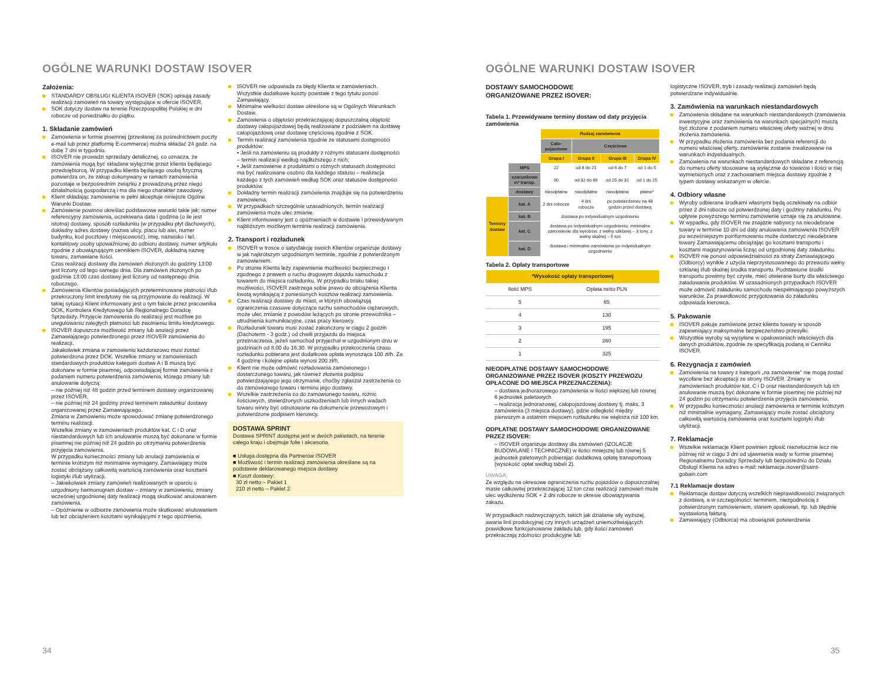OGÓLNE WARUNKI DOSTAW ISOVER
Założenia:
STANDARDY OBSŁUGI KLIENTA ISOVER (SOK) opisują zasady realizacji zamówień na towary występujące w ofercie ISOVER,
SOK dotyczy dostaw na terenie Rzeczpospolitej Polskiej w dni robocze od poniedziałku do piątku.
1. Składanie zamówień
Zamówienia w formie pisemnej (przesłanej za pośrednictwem poczty e-mail lub przez platformę E-commerce) można składać 24 godz. na dobę 7 dni w tygodniu.
ISOVER nie prowadzi sprzedaży detalicznej, co oznacza, że zamówienia mogą być składane wyłącznie przez klienta będącego przedsiębiorcą. W przypadku klienta będącego osobą fizyczną potwierdza on, że zakup dokonywany w ramach zamówienia pozostaje w bezpośrednim związku z prowadzoną przez niego działalnością gospodarczą i ma dla niego charakter zawodowy.
Klient składając zamówienie w pełni akceptuje niniejsze Ogólne Warunki Dostaw.
Zamówienie powinno określać podstawowe warunki takie jak: numer referencyjny zamówienia, oczekiwana data i godzina (o ile jest istotna) dostawy, sposób rozładunku (w przypadku płyt dachowych), dokładny adres dostawy (nazwa ulicy, placu lub alei, numer budynku, kod pocztowy i miejscowość), imię, nazwisko i tel. kontaktowy osoby upoważnionej do odbioru dostawy, numer artykułu zgodnie z obowiązującym cennikiem ISOVER, dokładną nazwę towaru, zamawiane ilości.
Czas realizacji dostawy dla zamówień złożonych do godziny 13:00 jest liczony od tego samego dnia. Dla zamówień złożonych po godzinie 13:00 czas dostawy jest liczony od następnego dnia roboczego.
Zamówienia Klientów posiadających przeterminowane płatności i/lub przekroczony limit kredytowy nie są przyjmowane do realizacji. W takiej sytuacji Klient informowany jest o tym fakcie przez pracownika DOK, Kontrolera Kredytowego lub Regionalnego Doradcę Sprzedaży. Przyjęcie zamówienia do realizacji jest możliwe po uregulowaniu zaległych płatności lub zwolnieniu limitu kredytowego.
ISOVER dopuszcza możliwość zmiany lub anulacji przez Zamawiającego potwierdzonego przez ISOVER zamówienia do realizacji.
Jakakolwiek zmiana w zamówieniu każdorazowo musi zostać potwierdzona przez DOK. Wszelkie zmiany w zamówieniach standardowych produktów kategorii dostaw A i B muszą być dokonane w formie pisemnej, odpowiadającej formie zamówienia z podaniem numeru potwierdzenia zamówienia, którego zmiany lub anulowanie dotyczą:
– nie później niż 48 godzin przed terminem dostawy organizowanej przez ISOVER,
– nie później niż 24 godziny przed terminem załadunku/ dostawy organizowanej przez Zamawiającego.
Zmiana w Zamówieniu może spowodować zmianę potwierdzonego terminu realizacji.
Wszelkie zmiany w zamówieniach produktów kat. C i D oraz niestandardowych lub ich anulowanie muszą być dokonane w formie pisemnej nie później niż 24 godzin po otrzymaniu potwierdzenia przyjęcia zamówienia.
W przypadku konieczności zmiany lub anulacji zamówienia w terminie krótszym niż minimalnie wymagany, Zamawiający może zostać obciążony całkowitą wartością zamówienia oraz kosztami logistyki i/lub utylizacji.
– Jakiekolwiek zmiany zamówień realizowanych w oparciu o uzgodniony harmonogram dostaw – zmiany w zamówieniu, zmiany wcześniej uzgodnionej daty realizacji mogą skutkować anulowaniem zamówienia.
– Opóźnienie w odbiorze zamówienia może skutkować anulowaniem lub też obciążeniem kosztami wynikającymi z tego opóźnienia.
ISOVER nie odpowiada za błędy Klienta w zamówieniach. Wszystkie dodatkowe koszty powstałe z tego tytułu ponosi Zamawiający.
Minimalne wielkości dostaw określone są w Ogólnych Warunkach Dostaw.
Zamówienia o objętości przekraczającej dopuszczalną objętość dostawy całopojazdowej będą realizowane z podziałem na dostawę całopojazdową oraz dostawę częściową zgodnie z SOK.
Termin realizacji zamówienia zgodnie ze statusami dostępności produktów:
▪ Jeśli na zamówieniu są produkty z różnymi statusami dostępności – termin realizacji według najdłuższego z nich;
▪ Jeśli zamówienie z produktami o różnych statusach dostępności ma być realizowane osobno dla każdego statusu – realizacja każdego z tych zamówień według SOK oraz statusów dostępności produktów.
Dokładny termin realizacji zamówienia znajduje się na potwierdzeniu zamówienia.
W przypadkach szczególnie uzasadnionych, termin realizacji zamówienia może ulec zmianie.
Klient informowany jest o opóźnieniach w dostawie i przewidywanym najbliższym możliwym terminie realizacji zamówienia.
2. Transport i rozładunek
ISOVER w trosce o satysfakcję swoich Klientów organizuje dostawy w jak najkrótszym uzgodnionym terminie, zgodnie z potwierdzonym zamówieniem.
Po stronie Klienta leży zapewnienie możliwości bezpiecznego i zgodnego z prawem o ruchu drogowym dojazdu samochodu z towarem do miejsca rozładunku. W przypadku braku takiej możliwości, ISOVER zastrzega sobie prawo do obciążenia Klienta kwotą wynikającą z poniesionych kosztów realizacji zamówienia.
Czas realizacji dostawy do miast, w których obowiązują ograniczenia czasowe dotyczące ruchu samochodów ciężarowych, może ulec zmianie z powodów leżących po stronie przewoźnika – utrudnienia komunikacyjne, czas pracy kierowcy.
Rozładunek towaru musi zostać zakończony w ciągu 2 godzin (Dachoterm - 3 godz.) od chwili przyjazdu do miejsca przeznaczenia, jeżeli samochód przyjechał w uzgodnionym dniu w godzinach od 8.00 do 16.30. W przypadku przekroczenia czasu rozładunku pobierana jest dodatkowa opłata wynosząca 100 zł/h. Za 4 godzinę i kolejne opłata wynosi 200 zł/h.
Klient nie może odmówić rozładowania zamówionego i dostarczonego towaru, jak również złożenia podpisu potwierdzającego jego otrzymanie, choćby zgłaszał zastrzeżenia co do zamówionego towaru i terminu jego dostawy.
Wszelkie zastrzeżenia co do zamówionego towaru, różnic ilościowych, stwierdzonych uszkodzeniach lub innych wadach towaru winny być odnotowane na dokumencie przewozowym i potwierdzone podpisem kierowcy.
DOSTAWA SPRINT
Dostawa SPRINT dostępna jest w dwóch pakietach, na terenie całego kraju i obejmuje folie i akcesoria.
■ Usługa dostępna dla Partnerów ISOVER
■ Możliwość i termin realizacji zamówienia określane są na podstawie deklarowanego miejsca dostawy
■ Koszt dostawy:
30 zł netto – Pakiet 1
210 zł netto – Pakiet 2
34
OGÓLNE WARUNKI DOSTAW ISOVER
DOSTAWY SAMOCHODOWE
ORGANIZOWANE PRZEZ ISOVER:
Tabela 1. Przewidywane terminy dostaw od daty przyjęcia zamówienia
| | | Rodzaj zamówienia | | | |
| | | Cało-pojazdowe | Częściowe | | |
| | | Grupa I | Grupa II | Grupa III | Grupa IV |
| | MPS | 22 | od 8 do 21 | od 6 do 7 | od 1 do 5 |
| | szacunkowe m³ transp. | 90 | od 32 do 89 | od 25 do 31 | od 1 do 25 |
| | dostawy | nieodpłatne | nieodpłatne | nieodpłatne | płatne* |
| Terminy dostaw | kat. A | 2 dni robocze | 4 dni robocze | po potwierdzeniu na 48 godzin przed dostawą | |
| | kat. B | dostawa po indywidualnym uzgodnieniu | | | |
| | kat. C | dostawa po indywidualnym uzgodnieniu; minimalne zamówienie dla wyrobów: z wełny szklanej – 3 tony, z wełny skalnej – 5 ton | | | |
| | kat. D | dostawa i minimalne zamówienie po indywidualnym uzgodnieniu | | | |
Tabela 2. Opłaty transportowe
| *Wysokość opłaty transportowej | |
| Ilość MPS | Opłata netto PLN |
| 5 | 65 |
| 4 | 130 |
| 3 | 195 |
| 2 | 260 |
| 1 | 325 |
NIEODPŁATNE DOSTAWY SAMOCHODOWE ORGANIZOWANE PRZEZ ISOVER (KOSZTY PRZEWOZU OPŁACONE DO MIEJSCA PRZEZNACZENIA):
– dostawa jednorazowego zamówienia w ilości większej lub równej 6 jednostek paletowych
– realizacja jednorazowej, całopojazdowej dostawy tj. maks. 3 zamówienia (3 miejsca dostawy), gdzie odległość między pierwszym a ostatnim miejscem rozładunku nie większa niż 100 km.
ODPŁATNE DOSTAWY SAMOCHODOWE ORGANIZOWANE PRZEZ ISOVER:
– ISOVER organizuje dostawy dla zamówień (IZOLACJE BUDOWLANE I TECHNICZNE) w ilości mniejszej lub równej 5 jednostek paletowych pobierając dodatkową opłatę transportową (wysokość opłat według tabeli 2).
UWAGA:
Ze względu na okresowe ograniczenia ruchu pojazdów o dopuszczalnej masie całkowitej przekraczającej 12 ton czas realizacji zamówień może ulec wydłużeniu SOK + 2 dni robocze w okresie obowiązywania zakazu.
W przypadkach nadzwyczajnych, takich jak działanie siły wyższej, awaria linii produkcyjnej czy innych urządzeń uniemożliwiających prawidłowe funkcjonowanie zakładu lub, gdy ilości zamówień przekraczają zdolności produkcyjne lub
logistyczne ISOVER, tryb i zasady realizacji zamówień będą potwierdzane indywidualnie.
3. Zamówienia na warunkach niestandardowych
Zamówienia składane na warunkach niestandardowych (zamówienia inwestycyjne oraz zamówienia na warunkach specjalnych) muszą być złożone z podaniem numeru właściwej oferty ważnej w dniu złożenia zamówienia.
W przypadku złożenia zamówienia bez podania referencji do numeru właściwej oferty, zamówienie zostanie zrealizowane na warunkach indywidualnych.
Zamówienia na warunkach niestandardowych składane z referencją do numeru oferty stosowane są wyłącznie do towarów i ilości w niej wymienionych oraz z zachowaniem miejsca dostawy zgodnie z typem dostawy wskazanym w ofercie.
4. Odbiory własne
Wyroby odbierane środkami własnymi będą oczekiwały na odbiór przez 2 dni robocze od potwierdzonej daty i godziny załadunku. Po upływie powyższego terminu zamówienie uznaje się za anulowane.
W wypadku, gdy ISOVER nie znajdzie nabywcy na nieodebrane towary w terminie 10 dni od daty anulowania zamówienia ISOVER po wcześniejszym poinformowaniu może dostarczyć nieodebrane towary Zamawiającemu obciążając go kosztami transportu i kosztami magazynowania licząc od uzgodnionej daty załadunku.
ISOVER nie ponosi odpowiedzialności za straty Zamawiającego (Odbiorcy) wynikłe z użycia nieprzystosowanego do przewozu wełny szklanej i/lub skalnej środka transportu. Podstawione środki transportu powinny być czyste, mieć otwierane burty dla właściwego załadowania produktów. W uzasadnionych przypadkach ISOVER może odmówić załadunku samochodu niespełniającego powyższych warunków. Za prawidłowość przygotowania do załadunku odpowiada kierowca.
5. Pakowanie
ISOVER pakuje zamówione przez klienta towary w sposób zapewniający maksymalne bezpieczeństwo przesyłki.
Wszystkie wyroby są wysyłane w opakowaniach właściwych dla danych produktów, zgodnie ze specyfikacją podaną w Cenniku ISOVER.
6. Rezygnacja z zamówień
Zamówienia na towary z kategorii „na zamówienie” nie mogą zostać wycofane bez akceptacji ze strony ISOVER. Zmiany w zamówieniach produktów kat. C i D oraz niestandardowych lub ich anulowanie muszą być dokonane w formie pisemnej nie później niż 24 godzin po otrzymaniu potwierdzenia przyjęcia zamówienia.
W przypadku konieczności anulacji zamówienia w terminie krótszym niż minimalnie wymagany, Zamawiający może zostać obciążony całkowitą wartością zamówienia oraz kosztami logistyki i/lub utylizacji.
7. Reklamacje
Wszelkie reklamacje Klient powinien zgłosić niezwłocznie lecz nie później niż w ciągu 3 dni od ujawnienia wady w formie pisemnej Regionalnemu Doradcy Sprzedaży lub bezpośrednio do Działu Obsługi Klienta na adres e-mail: reklamacje.isover@saint-gobain.com
7.1 Reklamacje dostaw
Reklamacje dostaw dotyczą wszelkich nieprawidłowości związanych z dostawą, a w szczególności: terminem, niezgodnością z potwierdzonym zamówieniem, stanem opakowań, itp. lub błędnie wystawioną fakturą.
Zamawiający (Odbiorca) ma obowiązek potwierdzenia
35